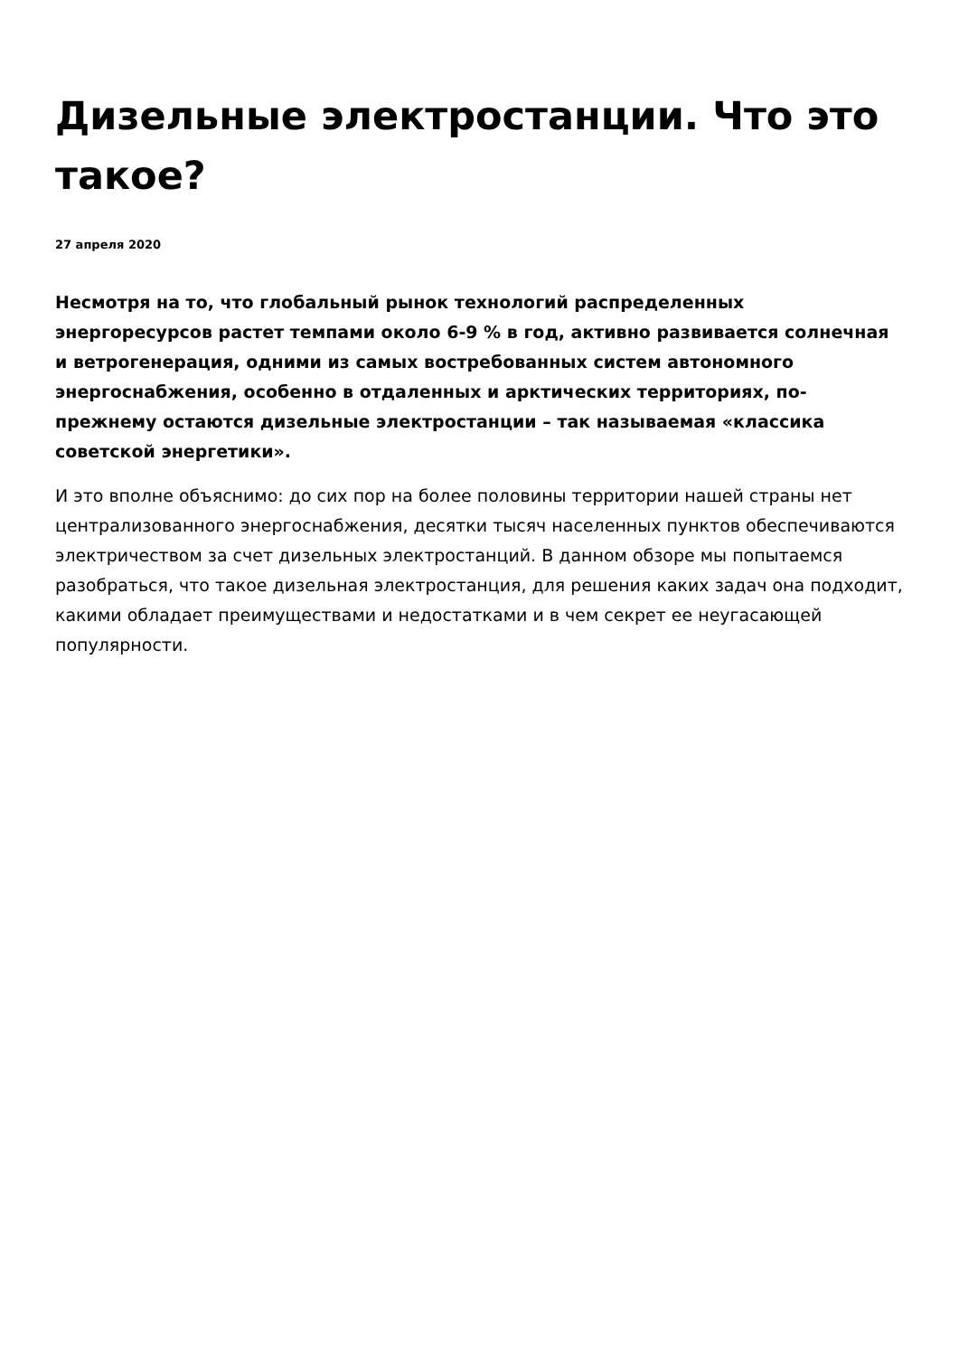Дизельные электростанции. Что это такое?
27 апреля 2020
Несмотря на то, что глобальный рынок технологий распределенных энергоресурсов растет темпами около 6-9 % в год, активно развивается солнечная и ветрогенерация, одними из самых востребованных систем автономного энергоснабжения, особенно в отдаленных и арктических территориях, по-прежнему остаются дизельные электростанции – так называемая «классика советской энергетики».
И это вполне объяснимо: до сих пор на более половины территории нашей страны нет централизованного энергоснабжения, десятки тысяч населенных пунктов обеспечиваются электричеством за счет дизельных электростанций. В данном обзоре мы попытаемся разобраться, что такое дизельная электростанция, для решения каких задач она подходит, какими обладает преимуществами и недостатками и в чем секрет ее неугасающей популярности.